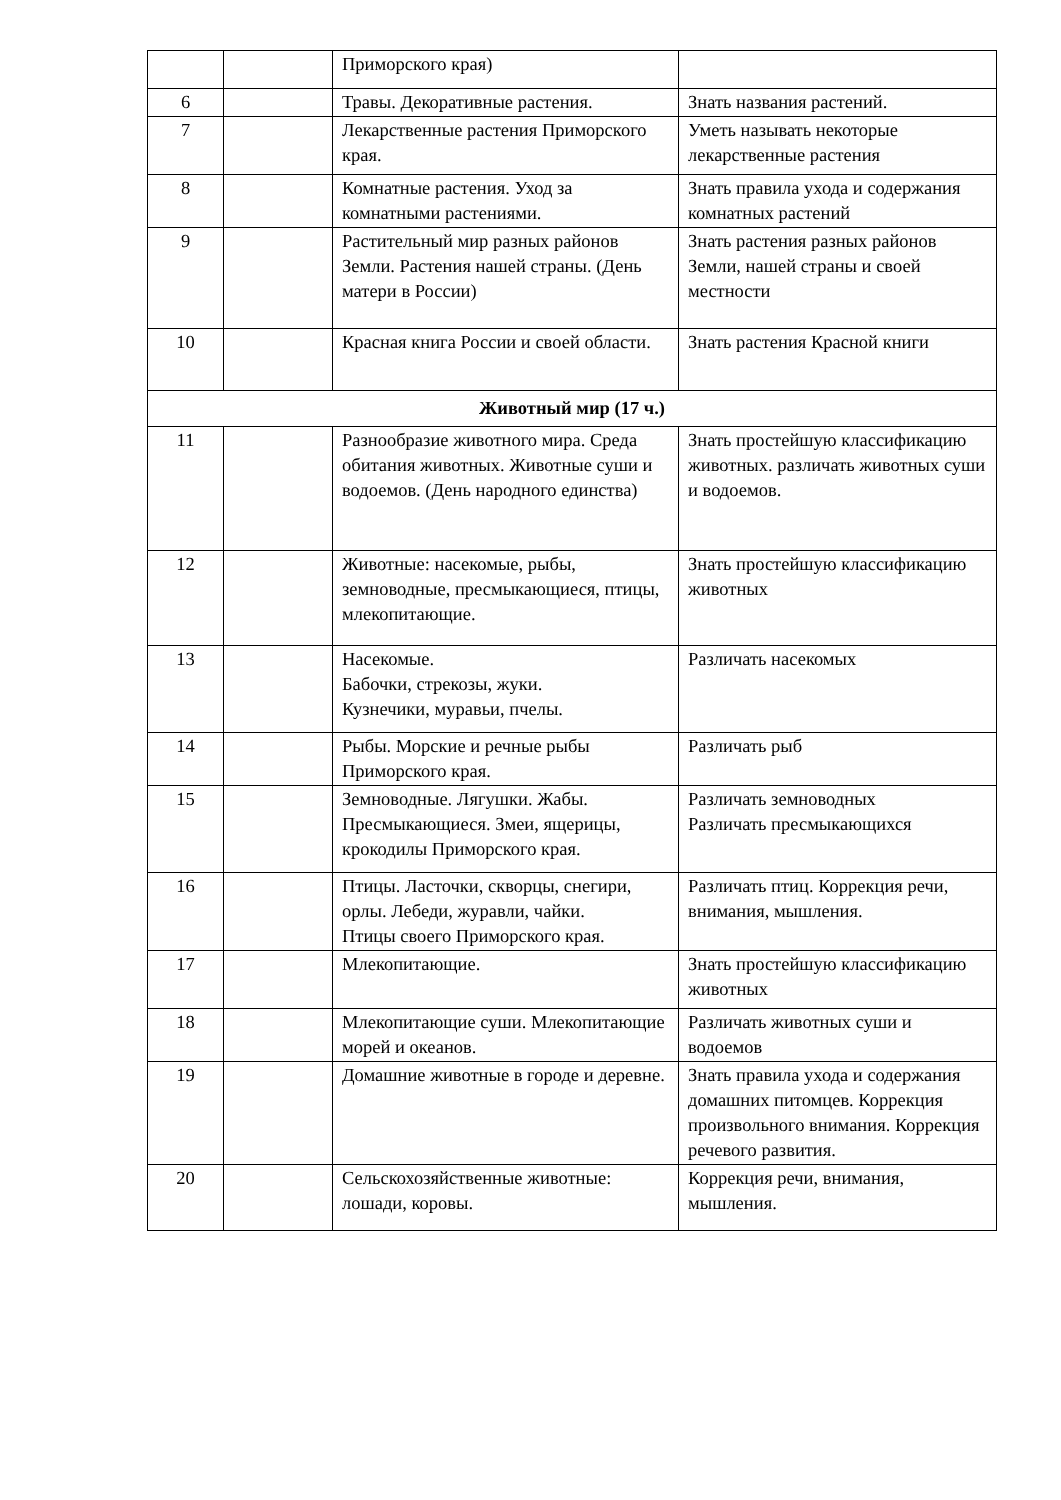| | | Приморского края) | |
| 6 | | Травы. Декоративные растения. | Знать названия растений. |
| 7 | | Лекарственные растения Приморского края. | Уметь называть некоторые лекарственные растения |
| 8 | | Комнатные растения. Уход за комнатными растениями. | Знать правила ухода и содержания комнатных растений |
| 9 | | Растительный мир разных районов Земли. Растения нашей страны. (День матери в России) | Знать растения разных районов Земли, нашей страны и своей местности |
| 10 | | Красная книга России и своей области. | Знать растения Красной книги |
| Животный мир (17 ч.) | | | |
| 11 | | Разнообразие животного мира. Среда обитания животных. Животные суши и водоемов. (День народного единства) | Знать простейшую классификацию животных. различать животных суши и водоемов. |
| 12 | | Животные: насекомые, рыбы, земноводные, пресмыкающиеся, птицы, млекопитающие. | Знать простейшую классификацию животных |
| 13 | | Насекомые. Бабочки, стрекозы, жуки. Кузнечики, муравьи, пчелы. | Различать насекомых |
| 14 | | Рыбы. Морские и речные рыбы Приморского края. | Различать рыб |
| 15 | | Земноводные. Лягушки. Жабы. Пресмыкающиеся. Змеи, ящерицы, крокодилы Приморского края. | Различать земноводных Различать пресмыкающихся |
| 16 | | Птицы. Ласточки, скворцы, снегири, орлы. Лебеди, журавли, чайки. Птицы своего Приморского края. | Различать птиц. Коррекция речи, внимания, мышления. |
| 17 | | Млекопитающие. | Знать простейшую классификацию животных |
| 18 | | Млекопитающие суши. Млекопитающие морей и океанов. | Различать животных суши и водоемов |
| 19 | | Домашние животные в городе и деревне. | Знать правила ухода и содержания домашних питомцев. Коррекция произвольного внимания. Коррекция речевого развития. |
| 20 | | Сельскохозяйственные животные: лошади, коровы. | Коррекция речи, внимания, мышления. |